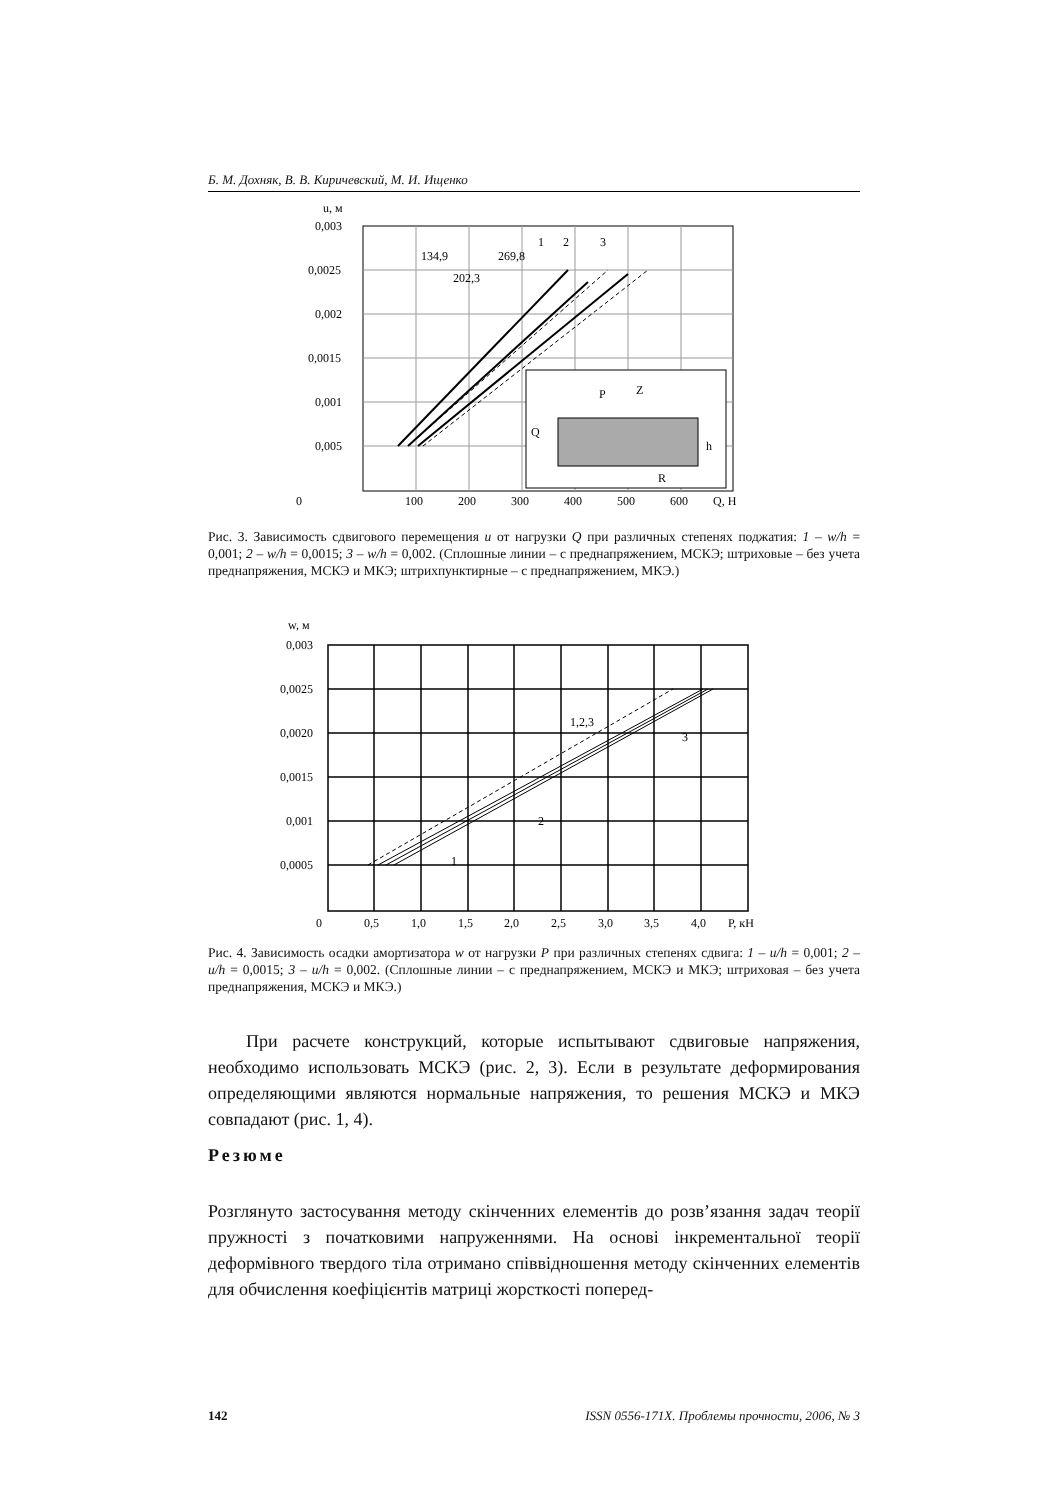Б. М. Дохняк, В. В. Киричевский, М. И. Ищенко
u, м
0,003
0,0025
0,002
0,0015
0,001
0,005
P
Z
Q
h
R
134,9
269,8
202,3
1
2
3
0
100
200
300
400
500
600
Q, Н
Рис. 3. Зависимость сдвигового перемещения u от нагрузки Q при различных степенях поджатия: 1 – w/h = 0,001; 2 – w/h = 0,0015; 3 – w/h = 0,002. (Сплошные линии – с преднапряжением, МСКЭ; штриховые – без учета преднапряжения, МСКЭ и МКЭ; штрихпунктирные – с преднапряжением, МКЭ.)
w, м
0,003
0,0025
0,0020
0,0015
0,001
0,0005
1,2,3
3
2
1
0
0,5
1,0
1,5
2,0
2,5
3,0
3,5
4,0
P, кН
Рис. 4. Зависимость осадки амортизатора w от нагрузки P при различных степенях сдвига: 1 – u/h = 0,001; 2 – u/h = 0,0015; 3 – u/h = 0,002. (Сплошные линии – с преднапряжением, МСКЭ и МКЭ; штриховая – без учета преднапряжения, МСКЭ и МКЭ.)
При расчете конструкций, которые испытывают сдвиговые напряжения, необходимо использовать МСКЭ (рис. 2, 3). Если в результате деформирования определяющими являются нормальные напряжения, то решения МСКЭ и МКЭ совпадают (рис. 1, 4).
Резюме
Розглянуто застосування методу скінченних елементів до розв’язання задач теорії пружності з початковими напруженнями. На основі інкрементальної теорії деформівного твердого тіла отримано співвідношення методу скінченних елементів для обчислення коефіцієнтів матриці жорсткості поперед-
142 ISSN 0556-171X. Проблемы прочности, 2006, № 3